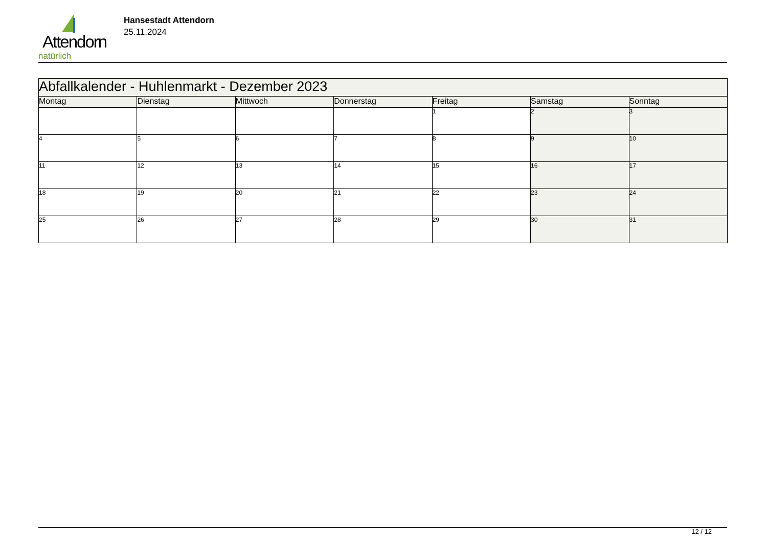Attendorn
natürlich
Hansestadt Attendorn
25.11.2024
| Abfallkalender - Huhlenmarkt - Dezember 2023 | | | | | | |
| Montag | Dienstag | Mittwoch | Donnerstag | Freitag | Samstag | Sonntag |
| | | | | 1 | 2 | 3 |
| 4 | 5 | 6 | 7 | 8 | 9 | 10 |
| 11 | 12 | 13 | 14 | 15 | 16 | 17 |
| 18 | 19 | 20 | 21 | 22 | 23 | 24 |
| 25 | 26 | 27 | 28 | 29 | 30 | 31 |
12 / 12